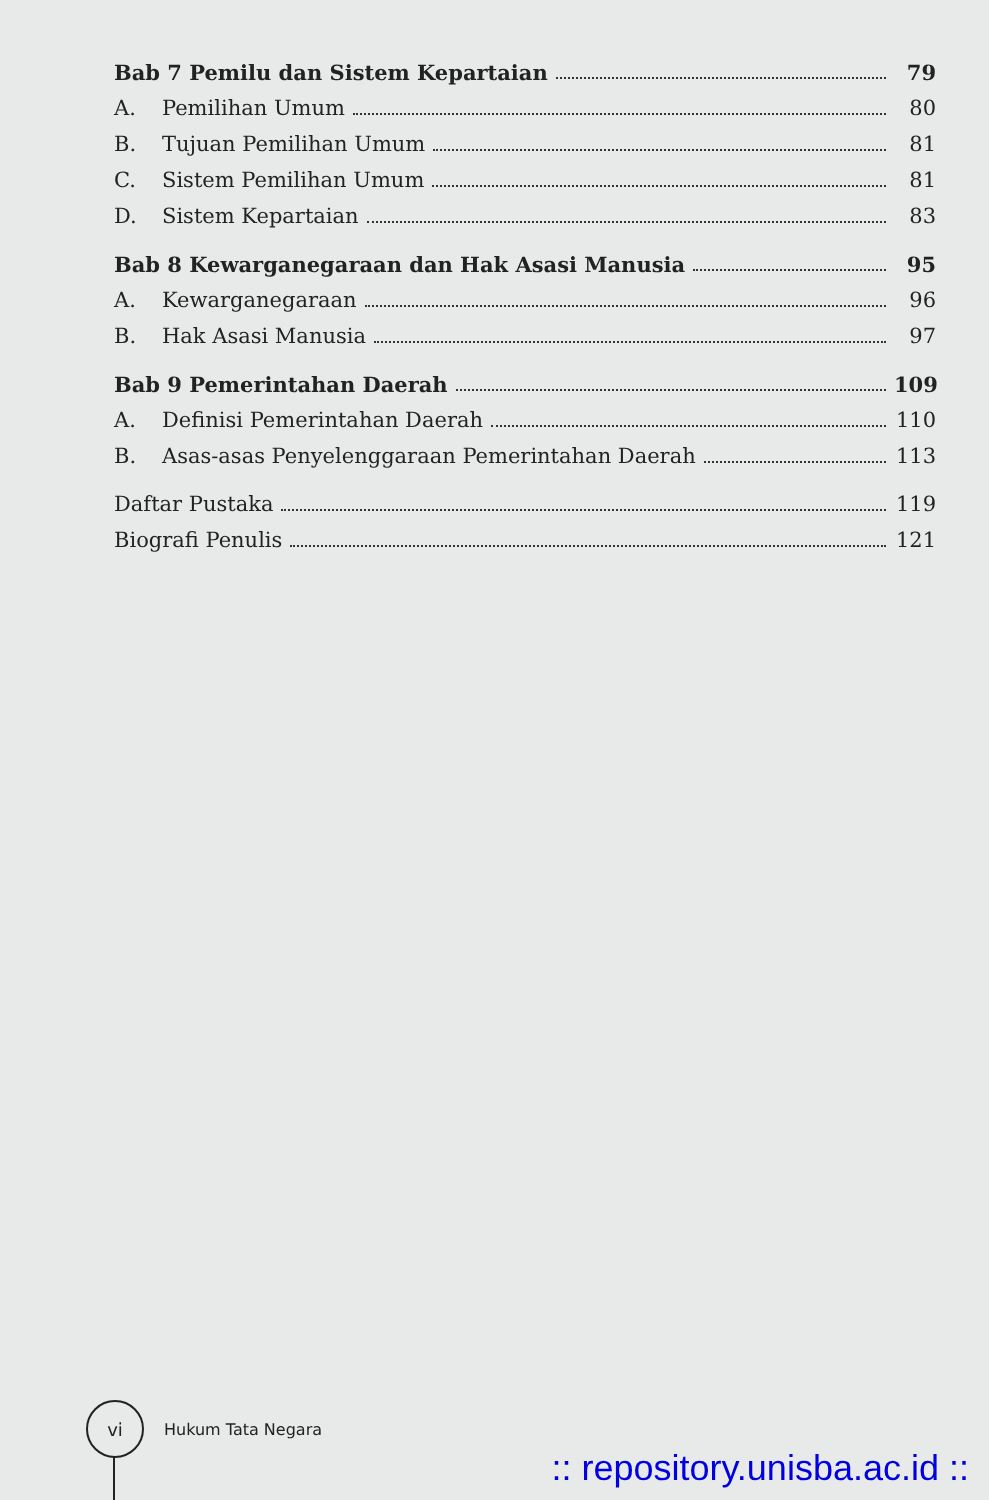Bab 7 Pemilu dan Sistem Kepartaian 79
A. Pemilihan Umum 80
B. Tujuan Pemilihan Umum 81
C. Sistem Pemilihan Umum 81
D. Sistem Kepartaian 83
Bab 8 Kewarganegaraan dan Hak Asasi Manusia 95
A. Kewarganegaraan 96
B. Hak Asasi Manusia 97
Bab 9 Pemerintahan Daerah 109
A. Definisi Pemerintahan Daerah 110
B. Asas-asas Penyelenggaraan Pemerintahan Daerah 113
Daftar Pustaka 119
Biografi Penulis 121
vi
Hukum Tata Negara
:: repository.unisba.ac.id ::